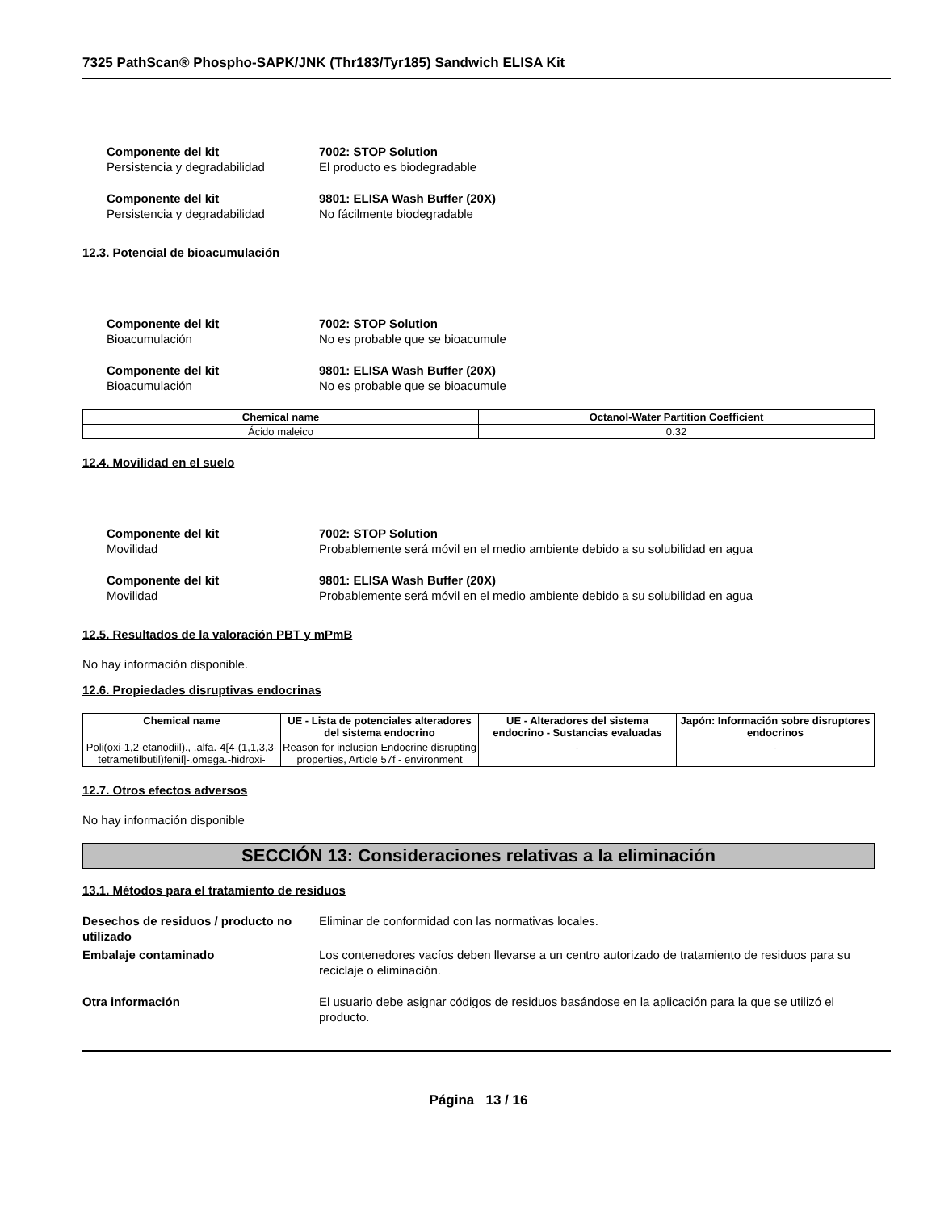7325 PathScan® Phospho-SAPK/JNK (Thr183/Tyr185) Sandwich ELISA Kit
Componente del kit 7002: STOP Solution
Persistencia y degradabilidad El producto es biodegradable
Componente del kit 9801: ELISA Wash Buffer (20X)
Persistencia y degradabilidad No fácilmente biodegradable
12.3. Potencial de bioacumulación
Componente del kit 7002: STOP Solution
Bioacumulación No es probable que se bioacumule
Componente del kit 9801: ELISA Wash Buffer (20X)
Bioacumulación No es probable que se bioacumule
| Chemical name | Octanol-Water Partition Coefficient |
| --- | --- |
| Ácido maleico | 0.32 |
12.4. Movilidad en el suelo
Componente del kit 7002: STOP Solution
Movilidad Probablemente será móvil en el medio ambiente debido a su solubilidad en agua
Componente del kit 9801: ELISA Wash Buffer (20X)
Movilidad Probablemente será móvil en el medio ambiente debido a su solubilidad en agua
12.5. Resultados de la valoración PBT y mPmB
No hay información disponible.
12.6. Propiedades disruptivas endocrinas
| Chemical name | UE - Lista de potenciales alteradores del sistema endocrino | UE - Alteradores del sistema endocrino - Sustancias evaluadas | Japón: Información sobre disruptores endocrinos |
| --- | --- | --- | --- |
| Poli(oxi-1,2-etanodiil)., .alfa.-4[4-(1,1,3,3-tetrametilbutil)fenil]-.omega.-hidroxi- | Reason for inclusion Endocrine disrupting properties, Article 57f - environment | - | - |
12.7. Otros efectos adversos
No hay información disponible
SECCIÓN 13: Consideraciones relativas a la eliminación
13.1. Métodos para el tratamiento de residuos
Desechos de residuos / producto no utilizado Eliminar de conformidad con las normativas locales.
Embalaje contaminado Los contenedores vacíos deben llevarse a un centro autorizado de tratamiento de residuos para su reciclaje o eliminación.
Otra información El usuario debe asignar códigos de residuos basándose en la aplicación para la que se utilizó el producto.
Página 13 / 16